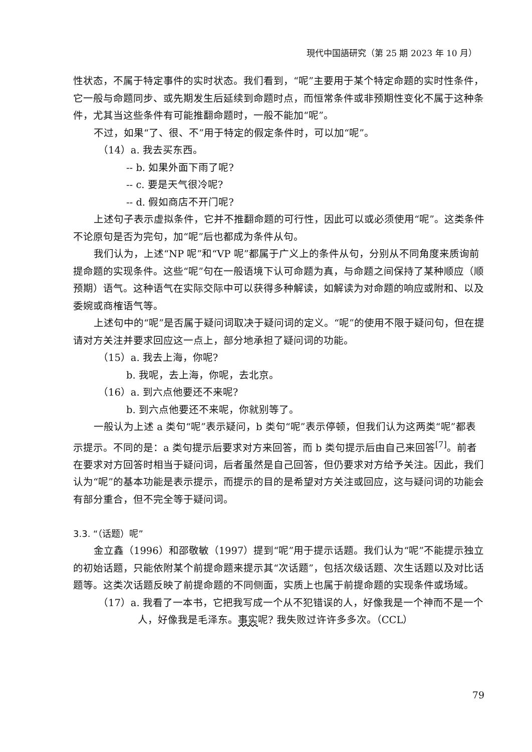現代中国語研究（第 25 期 2023 年 10 月）
性状态，不属于特定事件的实时状态。我们看到，“呢”主要用于某个特定命题的实时性条件，它一般与命题同步、或先期发生后延续到命题时点，而恒常条件或非预期性变化不属于这种条件，尤其当这些条件有可能推翻命题时，一般不能加“呢”。
不过，如果“了、很、不”用于特定的假定条件时，可以加“呢”。
（14）a. 我去买东西。
-- b. 如果外面下雨了呢?
-- c. 要是天气很冷呢?
-- d. 假如商店不开门呢?
上述句子表示虚拟条件，它并不推翻命题的可行性，因此可以或必须使用“呢”。这类条件不论原句是否为完句，加“呢”后也都成为条件从句。
我们认为，上述“NP 呢”和“VP 呢”都属于广义上的条件从句，分别从不同角度来质询前提命题的实现条件。这些“呢”句在一般语境下认可命题为真，与命题之间保持了某种顺应（顺预期）语气。这种语气在实际交际中可以获得多种解读，如解读为对命题的响应或附和、以及委婉或商榷语气等。
上述句中的“呢”是否属于疑问词取决于疑问词的定义。“呢”的使用不限于疑问句，但在提请对方关注并要求回应这一点上，部分地承担了疑问词的功能。
（15）a. 我去上海，你呢?
b. 我呢，去上海，你呢，去北京。
（16）a. 到六点他要还不来呢?
b. 到六点他要还不来呢，你就别等了。
一般认为上述 a 类句“呢”表示疑问，b 类句“呢”表示停顿，但我们认为这两类“呢”都表示提示。不同的是：a 类句提示后要求对方来回答，而 b 类句提示后由自己来回答<sup>[7]</sup>。前者在要求对方回答时相当于疑问词，后者虽然是自己回答，但仍要求对方给予关注。因此，我们认为“呢”的基本功能是表示提示，而提示的目的是希望对方关注或回应，这与疑问词的功能会有部分重合，但不完全等于疑问词。
3.3. “（话题）呢”
金立鑫（1996）和邵敬敏（1997）提到“呢”用于提示话题。我们认为“呢”不能提示独立的初始话题，只能依附某个前提命题来提示其“次话题”，包括次级话题、次生话题以及对比话题等。这类次话题反映了前提命题的不同侧面，实质上也属于前提命题的实现条件或场域。
（17）a. 我看了一本书，它把我写成一个从不犯错误的人，好像我是一个神而不是一个人，好像我是毛泽东。事实呢? 我失败过许许多多次。（CCL）
79